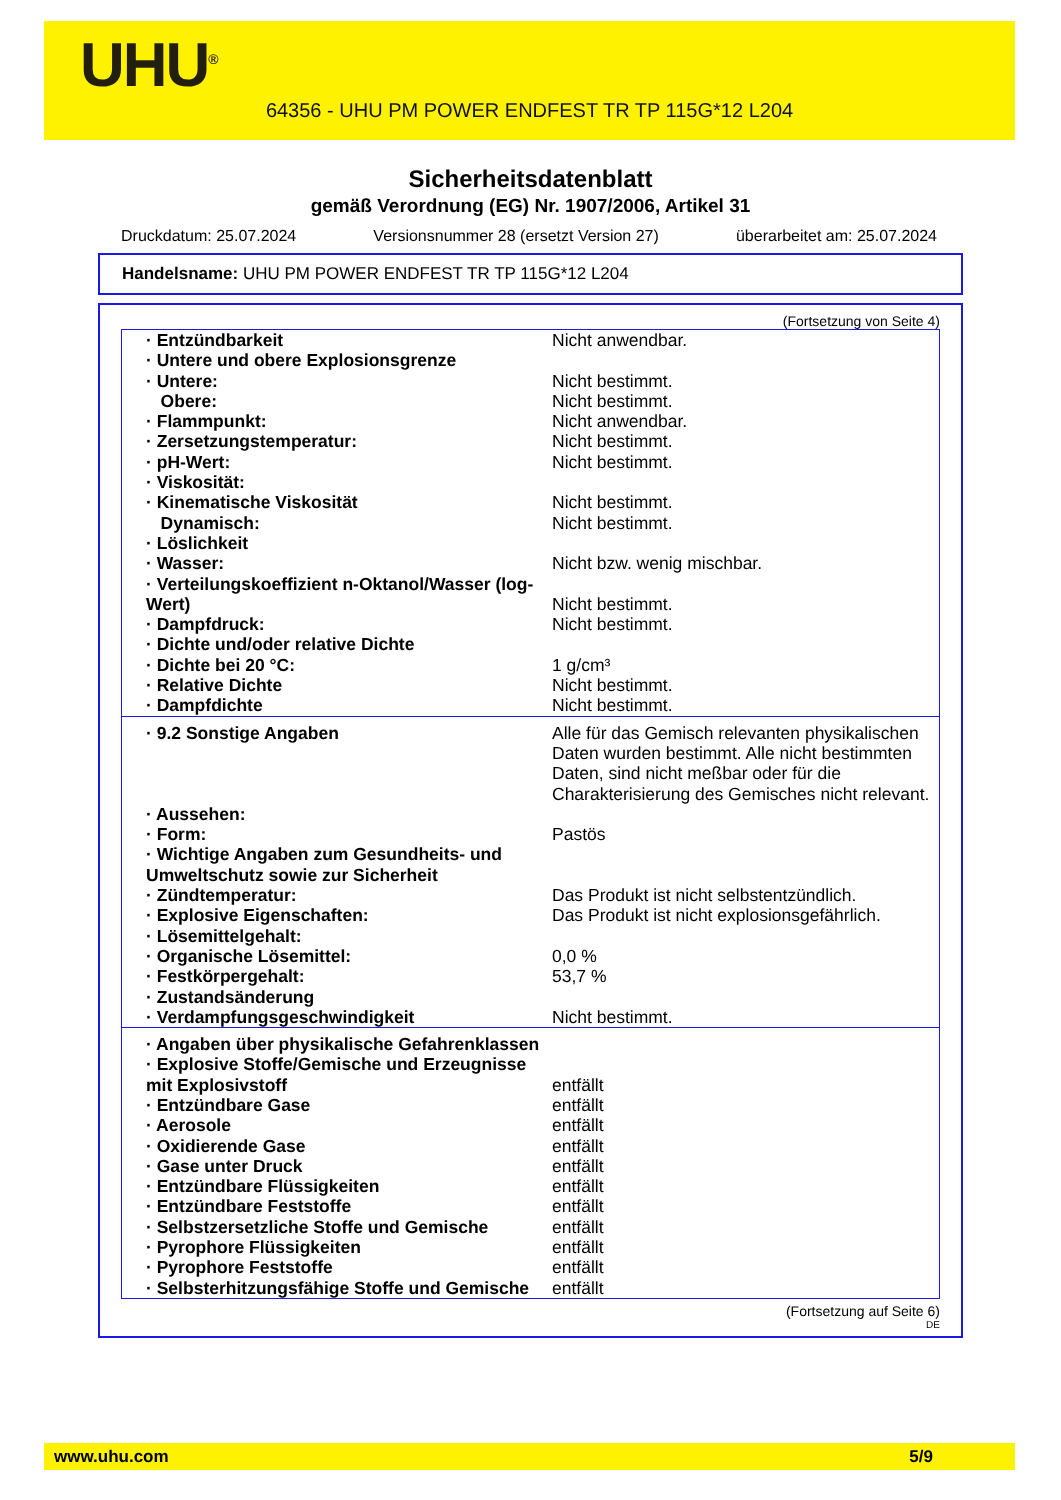UHU<sup>®</sup>
64356 - UHU PM POWER ENDFEST TR TP 115G*12 L204
Sicherheitsdatenblatt
gemäß Verordnung (EG) Nr. 1907/2006, Artikel 31
Druckdatum: 25.07.2024 Versionsnummer 28 (ersetzt Version 27) überarbeitet am: 25.07.2024
Handelsname: UHU PM POWER ENDFEST TR TP 115G*12 L204
(Fortsetzung von Seite 4)
| · Entzündbarkeit | Nicht anwendbar. |
| · Untere und obere Explosionsgrenze | |
| · Untere: | Nicht bestimmt. |
| Obere: | Nicht bestimmt. |
| · Flammpunkt: | Nicht anwendbar. |
| · Zersetzungstemperatur: | Nicht bestimmt. |
| · pH-Wert: | Nicht bestimmt. |
| · Viskosität: | |
| · Kinematische Viskosität | Nicht bestimmt. |
| Dynamisch: | Nicht bestimmt. |
| · Löslichkeit | |
| · Wasser: | Nicht bzw. wenig mischbar. |
| · Verteilungskoeffizient n-Oktanol/Wasser (log-Wert) | Nicht bestimmt. |
| · Dampfdruck: | Nicht bestimmt. |
| · Dichte und/oder relative Dichte | |
| · Dichte bei 20 °C: | 1 g/cm³ |
| · Relative Dichte | Nicht bestimmt. |
| · Dampfdichte | Nicht bestimmt. |
| · 9.2 Sonstige Angaben | Alle für das Gemisch relevanten physikalischen Daten wurden bestimmt. Alle nicht bestimmten Daten, sind nicht meßbar oder für die Charakterisierung des Gemisches nicht relevant. |
| · Aussehen: | |
| · Form: | Pastös |
| · Wichtige Angaben zum Gesundheits- und Umweltschutz sowie zur Sicherheit | |
| · Zündtemperatur: | Das Produkt ist nicht selbstentzündlich. |
| · Explosive Eigenschaften: | Das Produkt ist nicht explosionsgefährlich. |
| · Lösemittelgehalt: | |
| · Organische Lösemittel: | 0,0 % |
| · Festkörpergehalt: | 53,7 % |
| · Zustandsänderung | |
| · Verdampfungsgeschwindigkeit | Nicht bestimmt. |
| · Angaben über physikalische Gefahrenklassen | |
| · Explosive Stoffe/Gemische und Erzeugnisse mit Explosivstoff | entfällt |
| · Entzündbare Gase | entfällt |
| · Aerosole | entfällt |
| · Oxidierende Gase | entfällt |
| · Gase unter Druck | entfällt |
| · Entzündbare Flüssigkeiten | entfällt |
| · Entzündbare Feststoffe | entfällt |
| · Selbstzersetzliche Stoffe und Gemische | entfällt |
| · Pyrophore Flüssigkeiten | entfällt |
| · Pyrophore Feststoffe | entfällt |
| · Selbsterhitzungsfähige Stoffe und Gemische | entfällt |
(Fortsetzung auf Seite 6)
DE
www.uhu.com 5/9